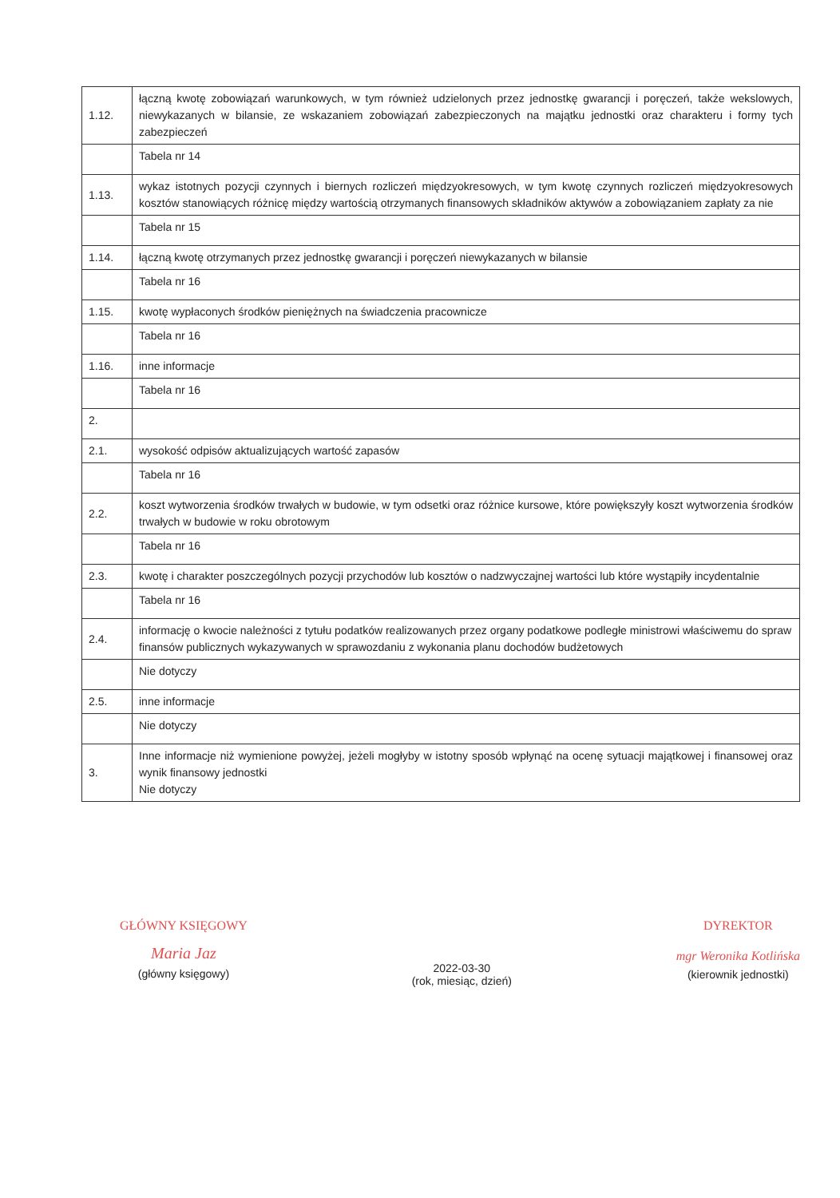| 1.12. | łączną kwotę zobowiązań warunkowych, w tym również udzielonych przez jednostkę gwarancji i poręczeń, także wekslowych, niewykazanych w bilansie, ze wskazaniem zobowiązań zabezpieczonych na majątku jednostki oraz charakteru i formy tych zabezpieczeń |
| | Tabela nr 14 |
| 1.13. | wykaz istotnych pozycji czynnych i biernych rozliczeń międzyokresowych, w tym kwotę czynnych rozliczeń międzyokresowych kosztów stanowiących różnicę między wartością otrzymanych finansowych składników aktywów a zobowiązaniem zapłaty za nie |
| | Tabela nr 15 |
| 1.14. | łączną kwotę otrzymanych przez jednostkę gwarancji i poręczeń niewykazanych w bilansie |
| | Tabela nr 16 |
| 1.15. | kwotę wypłaconych środków pieniężnych na świadczenia pracownicze |
| | Tabela nr 16 |
| 1.16. | inne informacje |
| | Tabela nr 16 |
| 2. | |
| 2.1. | wysokość odpisów aktualizujących wartość zapasów |
| | Tabela nr 16 |
| 2.2. | koszt wytworzenia środków trwałych w budowie, w tym odsetki oraz różnice kursowe, które powiększyły koszt wytworzenia środków trwałych w budowie w roku obrotowym |
| | Tabela nr 16 |
| 2.3. | kwotę i charakter poszczególnych pozycji przychodów lub kosztów o nadzwyczajnej wartości lub które wystąpiły incydentalnie |
| | Tabela nr 16 |
| 2.4. | informację o kwocie należności z tytułu podatków realizowanych przez organy podatkowe podległe ministrowi właściwemu do spraw finansów publicznych wykazywanych w sprawozdaniu z wykonania planu dochodów budżetowych |
| | Nie dotyczy |
| 2.5. | inne informacje |
| | Nie dotyczy |
| 3. | Inne informacje niż wymienione powyżej, jeżeli mogłyby w istotny sposób wpłynąć na ocenę sytuacji majątkowej i finansowej oraz wynik finansowy jednostki Nie dotyczy |
GŁÓWNY KSIĘGOWY
Maria Jaz
(główny księgowy)
2022-03-30
(rok, miesiąc, dzień)
DYREKTOR
mgr Weronika Kotlińska
(kierownik jednostki)